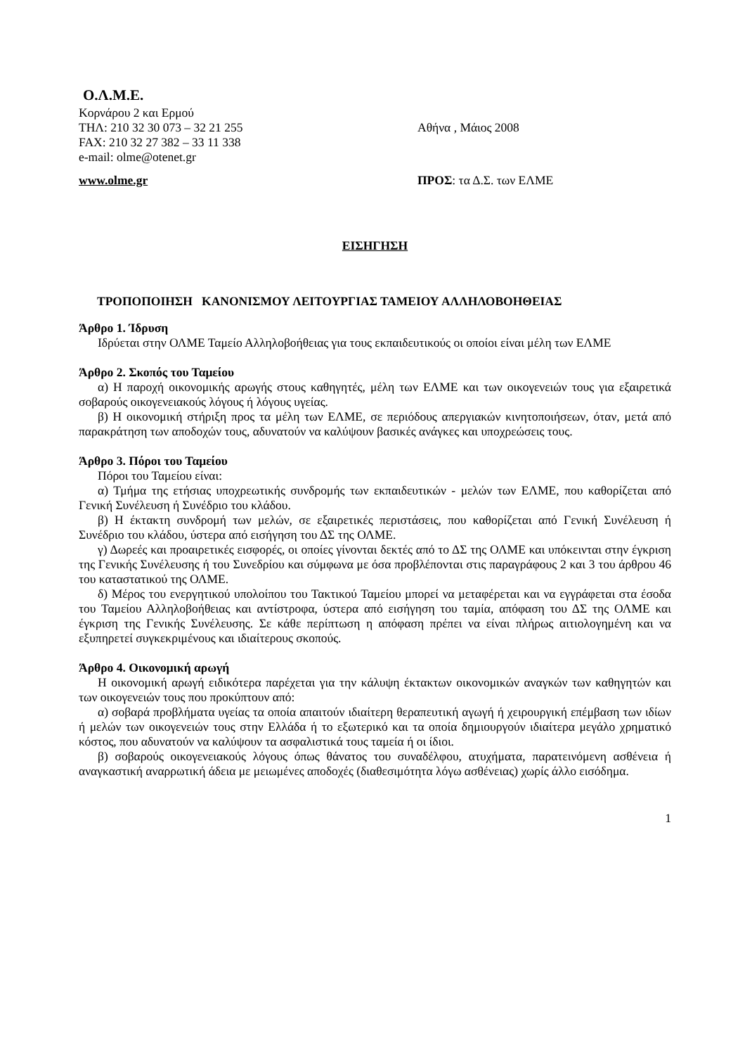Ο.Λ.Μ.Ε.
Κορνάρου 2 και Ερμού
ΤΗΛ: 210 32 30 073 – 32 21 255
FAX: 210 32 27 382 – 33 11 338
e-mail: olme@otenet.gr
Αθήνα , Μάιος 2008
www.olme.gr ΠΡΟΣ: τα Δ.Σ. των ΕΛΜΕ
ΕΙΣΗΓΗΣΗ
ΤΡΟΠΟΠΟΙΗΣΗ ΚΑΝΟΝΙΣΜΟΥ ΛΕΙΤΟΥΡΓΙΑΣ ΤΑΜΕΙΟΥ ΑΛΛΗΛΟΒΟΗΘΕΙΑΣ
Άρθρο 1. Ίδρυση
Ιδρύεται στην ΟΛΜΕ Ταμείο Αλληλοβοήθειας για τους εκπαιδευτικούς οι οποίοι είναι μέλη των ΕΛΜΕ
Άρθρο 2. Σκοπός του Ταμείου
α) Η παροχή οικονομικής αρωγής στους καθηγητές, μέλη των ΕΛΜΕ και των οικογενειών τους για εξαιρετικά σοβαρούς οικογενειακούς λόγους ή λόγους υγείας.
β) Η οικονομική στήριξη προς τα μέλη των ΕΛΜΕ, σε περιόδους απεργιακών κινητοποιήσεων, όταν, μετά από παρακράτηση των αποδοχών τους, αδυνατούν να καλύψουν βασικές ανάγκες και υποχρεώσεις τους.
Άρθρο 3. Πόροι του Ταμείου
Πόροι του Ταμείου είναι:
α) Τμήμα της ετήσιας υποχρεωτικής συνδρομής των εκπαιδευτικών - μελών των ΕΛΜΕ, που καθορίζεται από Γενική Συνέλευση ή Συνέδριο του κλάδου.
β) Η έκτακτη συνδρομή των μελών, σε εξαιρετικές περιστάσεις, που καθορίζεται από Γενική Συνέλευση ή Συνέδριο του κλάδου, ύστερα από εισήγηση του ΔΣ της ΟΛΜΕ.
γ) Δωρεές και προαιρετικές εισφορές, οι οποίες γίνονται δεκτές από το ΔΣ της ΟΛΜΕ και υπόκεινται στην έγκριση της Γενικής Συνέλευσης ή του Συνεδρίου και σύμφωνα με όσα προβλέπονται στις παραγράφους 2 και 3 του άρθρου 46 του καταστατικού της ΟΛΜΕ.
δ) Μέρος του ενεργητικού υπολοίπου του Τακτικού Ταμείου μπορεί να μεταφέρεται και να εγγράφεται στα έσοδα του Ταμείου Αλληλοβοήθειας και αντίστροφα, ύστερα από εισήγηση του ταμία, απόφαση του ΔΣ της ΟΛΜΕ και έγκριση της Γενικής Συνέλευσης. Σε κάθε περίπτωση η απόφαση πρέπει να είναι πλήρως αιτιολογημένη και να εξυπηρετεί συγκεκριμένους και ιδιαίτερους σκοπούς.
Άρθρο 4. Οικονομική αρωγή
Η οικονομική αρωγή ειδικότερα παρέχεται για την κάλυψη έκτακτων οικονομικών αναγκών των καθηγητών και των οικογενειών τους που προκύπτουν από:
α) σοβαρά προβλήματα υγείας τα οποία απαιτούν ιδιαίτερη θεραπευτική αγωγή ή χειρουργική επέμβαση των ιδίων ή μελών των οικογενειών τους στην Ελλάδα ή το εξωτερικό και τα οποία δημιουργούν ιδιαίτερα μεγάλο χρηματικό κόστος, που αδυνατούν να καλύψουν τα ασφαλιστικά τους ταμεία ή οι ίδιοι.
β) σοβαρούς οικογενειακούς λόγους όπως θάνατος του συναδέλφου, ατυχήματα, παρατεινόμενη ασθένεια ή αναγκαστική αναρρωτική άδεια με μειωμένες αποδοχές (διαθεσιμότητα λόγω ασθένειας) χωρίς άλλο εισόδημα.
1